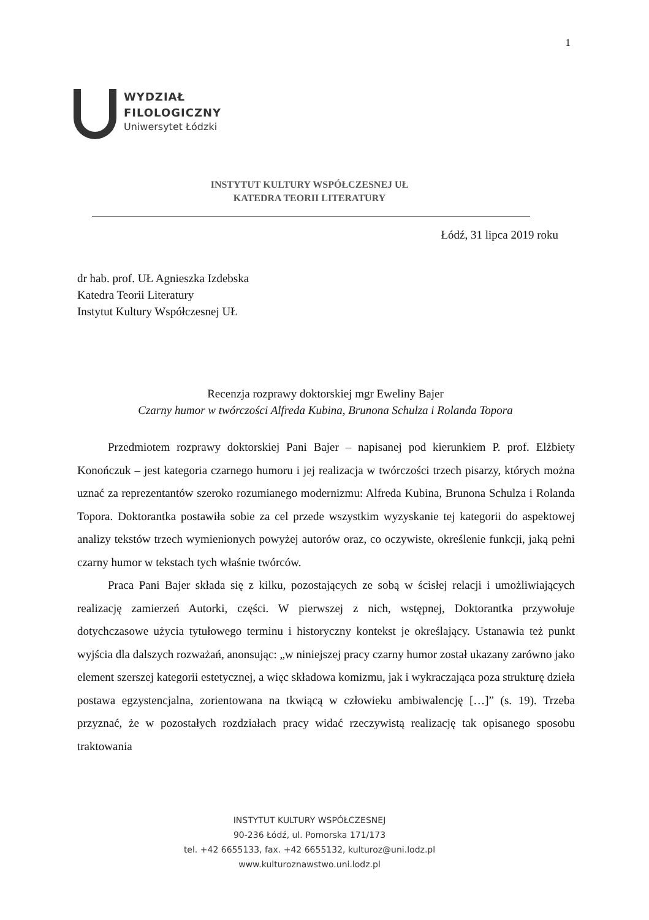1
WYDZIAŁ
FILOLOGICZNY
Uniwersytet Łódzki
INSTYTUT KULTURY WSPÓŁCZESNEJ UŁ
KATEDRA TEORII LITERATURY
Łódź, 31 lipca 2019 roku
dr hab. prof. UŁ Agnieszka Izdebska
Katedra Teorii Literatury
Instytut Kultury Współczesnej UŁ
Recenzja rozprawy doktorskiej mgr Eweliny Bajer
Czarny humor w twórczości Alfreda Kubina, Brunona Schulza i Rolanda Topora
Przedmiotem rozprawy doktorskiej Pani Bajer – napisanej pod kierunkiem P. prof. Elżbiety Konończuk – jest kategoria czarnego humoru i jej realizacja w twórczości trzech pisarzy, których można uznać za reprezentantów szeroko rozumianego modernizmu: Alfreda Kubina, Brunona Schulza i Rolanda Topora. Doktorantka postawiła sobie za cel przede wszystkim wyzyskanie tej kategorii do aspektowej analizy tekstów trzech wymienionych powyżej autorów oraz, co oczywiste, określenie funkcji, jaką pełni czarny humor w tekstach tych właśnie twórców.
Praca Pani Bajer składa się z kilku, pozostających ze sobą w ścisłej relacji i umożliwiających realizację zamierzeń Autorki, części. W pierwszej z nich, wstępnej, Doktorantka przywołuje dotychczasowe użycia tytułowego terminu i historyczny kontekst je określający. Ustanawia też punkt wyjścia dla dalszych rozważań, anonsując: „w niniejszej pracy czarny humor został ukazany zarówno jako element szerszej kategorii estetycznej, a więc składowa komizmu, jak i wykraczająca poza strukturę dzieła postawa egzystencjalna, zorientowana na tkwiącą w człowieku ambiwalencję […]” (s. 19). Trzeba przyznać, że w pozostałych rozdziałach pracy widać rzeczywistą realizację tak opisanego sposobu traktowania
INSTYTUT KULTURY WSPÓŁCZESNEJ
90-236 Łódź, ul. Pomorska 171/173
tel. +42 6655133, fax. +42 6655132, kulturoz@uni.lodz.pl
www.kulturoznawstwo.uni.lodz.pl